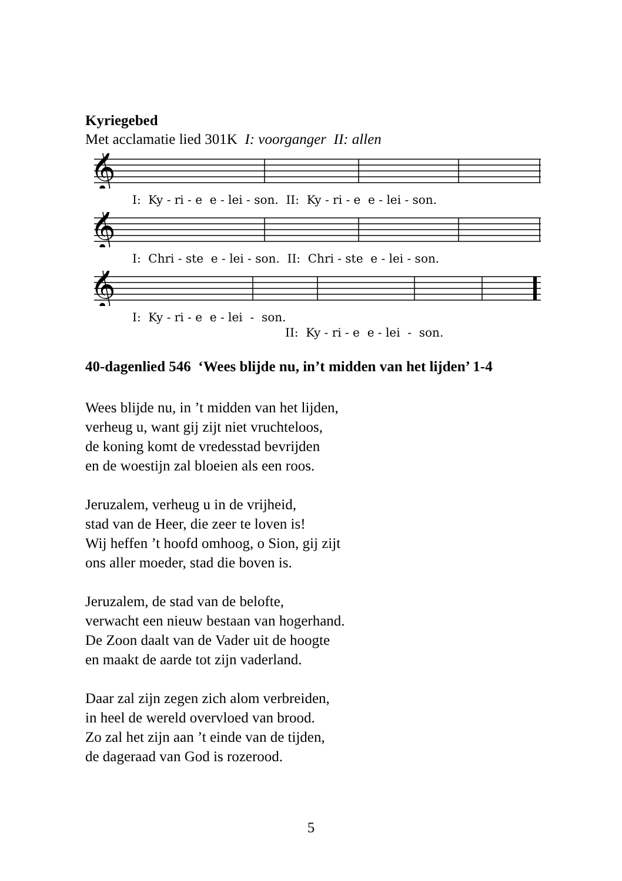Kyriegebed
Met acclamatie lied 301K I: voorganger II: allen
𝄞
I: Ky - ri - e e - lei - son. II: Ky - ri - e e - lei - son.
𝄞
I: Chri - ste e - lei - son. II: Chri - ste e - lei - son.
𝄞
I: Ky - ri - e e - lei - son.
II: Ky - ri - e e - lei - son.
40-dagenlied 546 ‘Wees blijde nu, in’t midden van het lijden’ 1-4
Wees blijde nu, in ’t midden van het lijden,
verheug u, want gij zijt niet vruchteloos,
de koning komt de vredesstad bevrijden
en de woestijn zal bloeien als een roos.
Jeruzalem, verheug u in de vrijheid,
stad van de Heer, die zeer te loven is!
Wij heffen ’t hoofd omhoog, o Sion, gij zijt
ons aller moeder, stad die boven is.
Jeruzalem, de stad van de belofte,
verwacht een nieuw bestaan van hogerhand.
De Zoon daalt van de Vader uit de hoogte
en maakt de aarde tot zijn vaderland.
Daar zal zijn zegen zich alom verbreiden,
in heel de wereld overvloed van brood.
Zo zal het zijn aan ’t einde van de tijden,
de dageraad van God is rozerood.
5